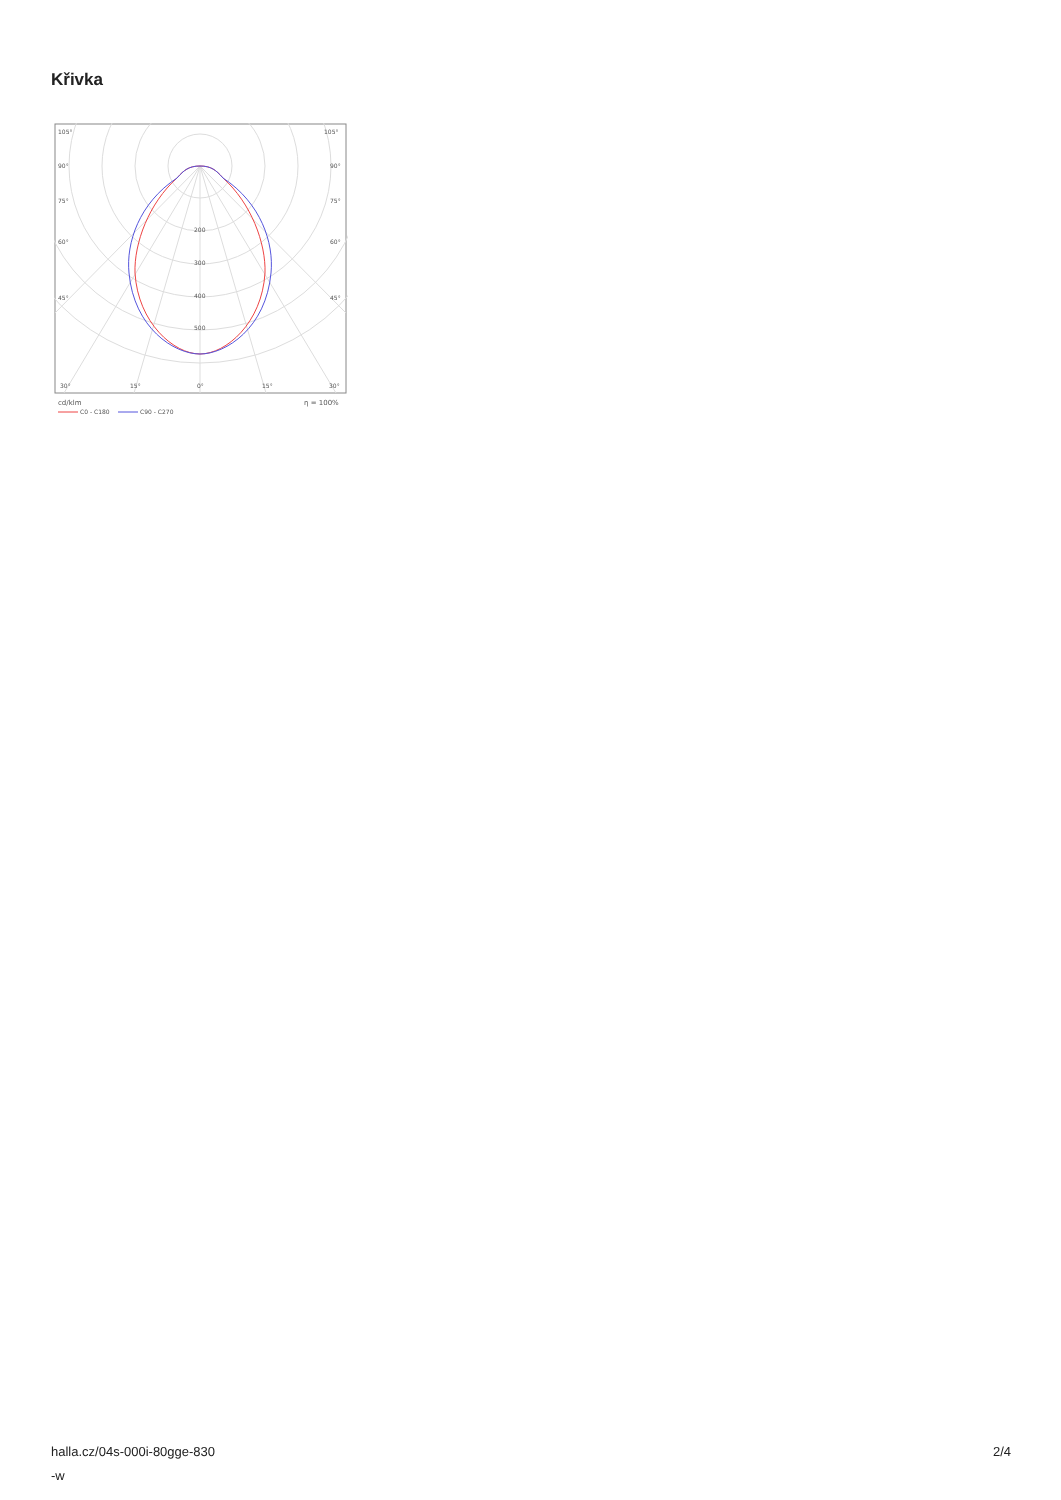Křivka
105°
105°
90°
90°
75°
75°
60°
60°
45°
45°
200
300
400
500
30°
15°
0°
15°
30°
cd/klm
η = 100%
C0 - C180
C90 - C270
halla.cz/04s-000i-80gge-830
-w
2/4